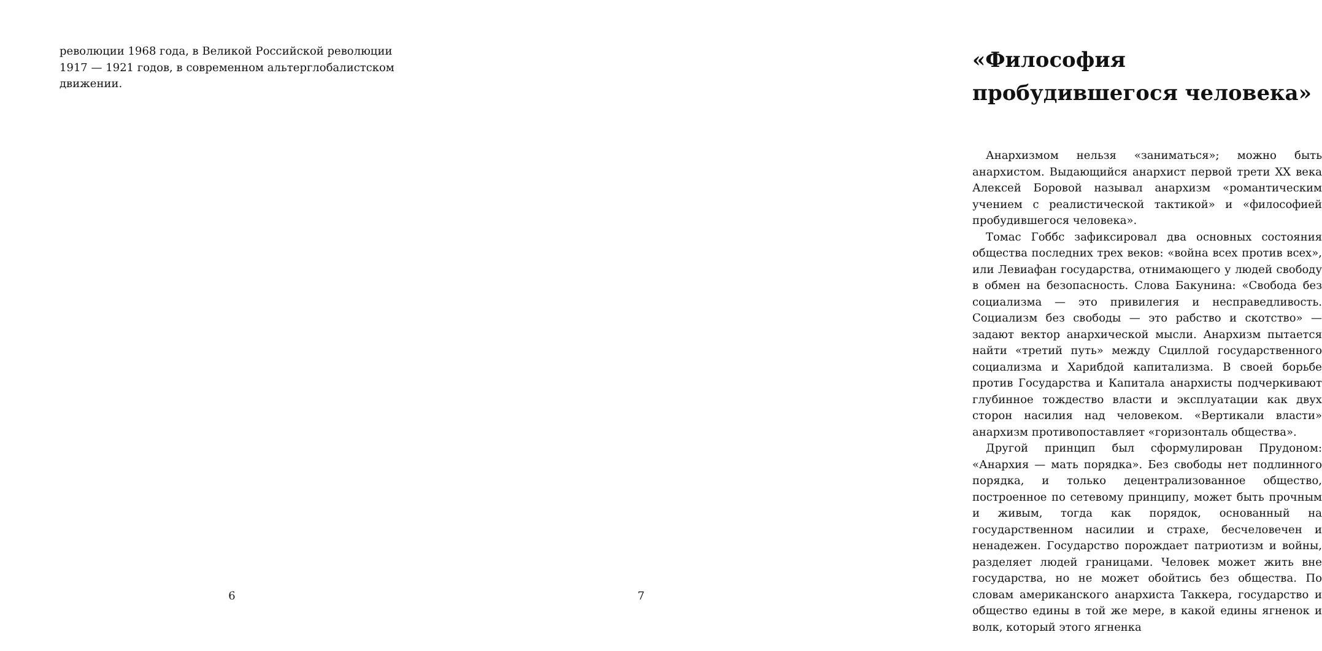революции 1968 года, в Великой Российской революции 1917 — 1921 годов, в современном альтерглобалистском движении.
6
«Философия пробудившегося человека»
Анархизмом нельзя «заниматься»; можно быть анархистом. Выдающийся анархист первой трети XX века Алексей Боровой называл анархизм «романтическим учением с реалистической тактикой» и «философией пробудившегося человека».
Томас Гоббс зафиксировал два основных состояния общества последних трех веков: «война всех против всех», или Левиафан государства, отнимающего у людей свободу в обмен на безопасность. Слова Бакунина: «Свобода без социализма — это привилегия и несправедливость. Социализм без свободы — это рабство и скотство» — задают вектор анархической мысли. Анархизм пытается найти «третий путь» между Сциллой государственного социализма и Харибдой капитализма. В своей борьбе против Государства и Капитала анархисты подчеркивают глубинное тождество власти и эксплуатации как двух сторон насилия над человеком. «Вертикали власти» анархизм противопоставляет «горизонталь общества».
Другой принцип был сформулирован Прудоном: «Анархия — мать порядка». Без свободы нет подлинного порядка, и только децентрализованное общество, построенное по сетевому принципу, может быть прочным и живым, тогда как порядок, основанный на государственном насилии и страхе, бесчеловечен и ненадежен. Государство порождает патриотизм и войны, разделяет людей границами. Человек может жить вне государства, но не может обойтись без общества. По словам американского анархиста Таккера, государство и общество едины в той же мере, в какой едины ягненок и волк, который этого ягненка
7